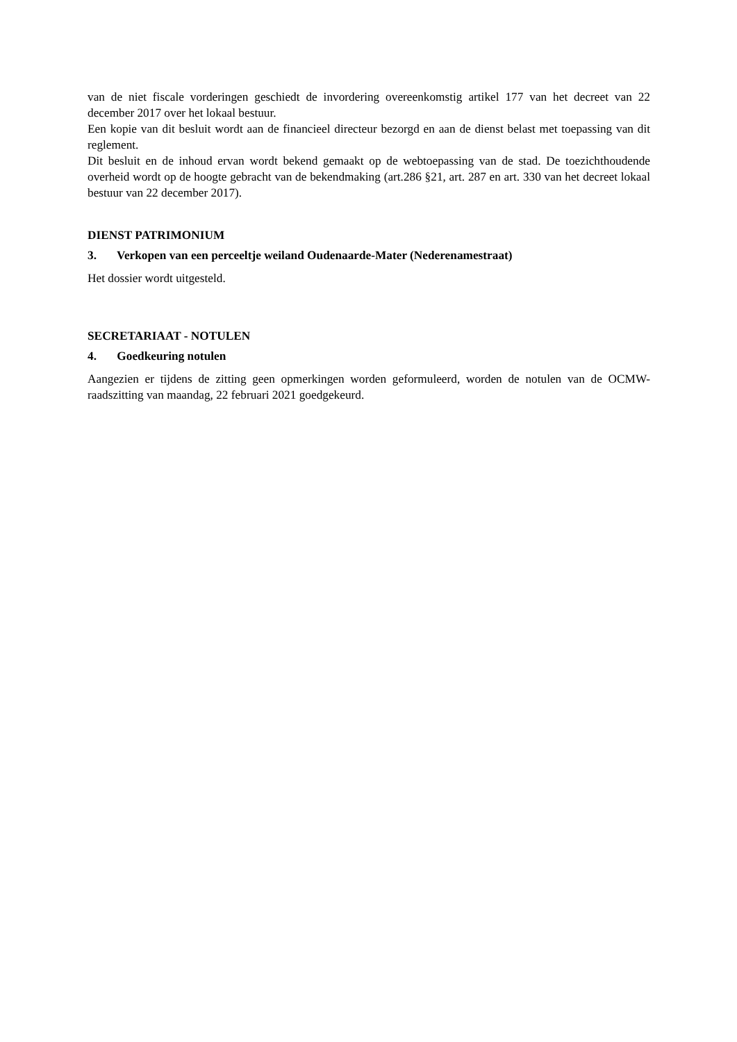van de niet fiscale vorderingen geschiedt de invordering overeenkomstig artikel 177 van het decreet van 22 december 2017 over het lokaal bestuur.
Een kopie van dit besluit wordt aan de financieel directeur bezorgd en aan de dienst belast met toepassing van dit reglement.
Dit besluit en de inhoud ervan wordt bekend gemaakt op de webtoepassing van de stad. De toezichthoudende overheid wordt op de hoogte gebracht van de bekendmaking (art.286 §21, art. 287 en art. 330 van het decreet lokaal bestuur van 22 december 2017).
DIENST PATRIMONIUM
3. Verkopen van een perceeltje weiland Oudenaarde-Mater (Nederenamestraat)
Het dossier wordt uitgesteld.
SECRETARIAAT - NOTULEN
4. Goedkeuring notulen
Aangezien er tijdens de zitting geen opmerkingen worden geformuleerd, worden de notulen van de OCMW-raadszitting van maandag, 22 februari 2021 goedgekeurd.